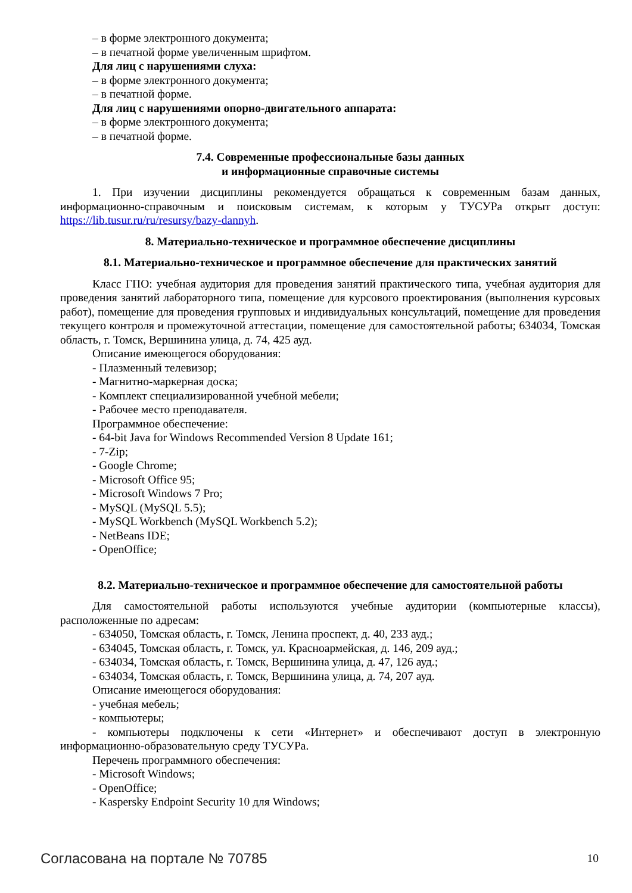– в форме электронного документа;
– в печатной форме увеличенным шрифтом.
Для лиц с нарушениями слуха:
– в форме электронного документа;
– в печатной форме.
Для лиц с нарушениями опорно-двигательного аппарата:
– в форме электронного документа;
– в печатной форме.
7.4. Современные профессиональные базы данных
и информационные справочные системы
1. При изучении дисциплины рекомендуется обращаться к современным базам данных, информационно-справочным и поисковым системам, к которым у ТУСУРа открыт доступ: https://lib.tusur.ru/ru/resursy/bazy-dannyh.
8. Материально-техническое и программное обеспечение дисциплины
8.1. Материально-техническое и программное обеспечение для практических занятий
Класс ГПО: учебная аудитория для проведения занятий практического типа, учебная аудитория для проведения занятий лабораторного типа, помещение для курсового проектирования (выполнения курсовых работ), помещение для проведения групповых и индивидуальных консультаций, помещение для проведения текущего контроля и промежуточной аттестации, помещение для самостоятельной работы; 634034, Томская область, г. Томск, Вершинина улица, д. 74, 425 ауд.
Описание имеющегося оборудования:
- Плазменный телевизор;
- Магнитно-маркерная доска;
- Комплект специализированной учебной мебели;
- Рабочее место преподавателя.
Программное обеспечение:
- 64-bit Java for Windows Recommended Version 8 Update 161;
- 7-Zip;
- Google Chrome;
- Microsoft Office 95;
- Microsoft Windows 7 Pro;
- MySQL (MySQL 5.5);
- MySQL Workbench (MySQL Workbench 5.2);
- NetBeans IDE;
- OpenOffice;
8.2. Материально-техническое и программное обеспечение для самостоятельной работы
Для самостоятельной работы используются учебные аудитории (компьютерные классы), расположенные по адресам:
- 634050, Томская область, г. Томск, Ленина проспект, д. 40, 233 ауд.;
- 634045, Томская область, г. Томск, ул. Красноармейская, д. 146, 209 ауд.;
- 634034, Томская область, г. Томск, Вершинина улица, д. 47, 126 ауд.;
- 634034, Томская область, г. Томск, Вершинина улица, д. 74, 207 ауд.
Описание имеющегося оборудования:
- учебная мебель;
- компьютеры;
- компьютеры подключены к сети «Интернет» и обеспечивают доступ в электронную информационно-образовательную среду ТУСУРа.
Перечень программного обеспечения:
- Microsoft Windows;
- OpenOffice;
- Kaspersky Endpoint Security 10 для Windows;
Согласована на портале № 70785 10